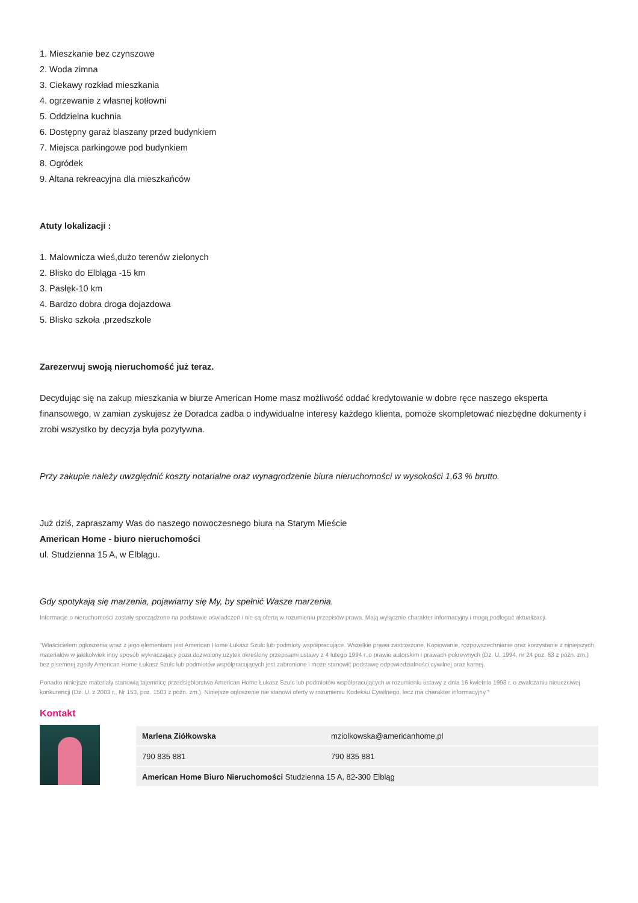1. Mieszkanie bez czynszowe
2. Woda zimna
3. Ciekawy rozkład mieszkania
4. ogrzewanie z własnej kotłowni
5. Oddzielna kuchnia
6. Dostępny garaż blaszany przed budynkiem
7. Miejsca parkingowe pod budynkiem
8. Ogródek
9. Altana rekreacyjna dla mieszkańców
Atuty lokalizacji :
1. Malownicza wieś,dużo terenów zielonych
2. Blisko do Elbląga -15 km
3. Pasłęk-10 km
4. Bardzo dobra droga dojazdowa
5. Blisko szkoła ,przedszkole
Zarezerwuj swoją nieruchomość już teraz.
Decydując się na zakup mieszkania w biurze American Home masz możliwość oddać kredytowanie w dobre ręce naszego eksperta finansowego, w zamian zyskujesz że Doradca zadba o indywidualne interesy każdego klienta, pomoże skompletować niezbędne dokumenty i zrobi wszystko by decyzja była pozytywna.
Przy zakupie należy uwzględnić koszty notarialne oraz wynagrodzenie biura nieruchomości w wysokości 1,63 % brutto.
Już dziś, zapraszamy Was do naszego nowoczesnego biura na Starym Mieście
American Home - biuro nieruchomości
ul. Studzienna 15 A, w Elblągu.
Gdy spotykają się marzenia, pojawiamy się My, by spełnić Wasze marzenia.
Informacje o nieruchomości zostały sporządzone na podstawie oświadczeń i nie są ofertą w rozumieniu przepisów prawa. Mają wyłącznie charakter informacyjny i mogą podlegać aktualizacji.
"Właścicielem ogłoszenia wraz z jego elementami jest American Home Łukasz Szulc lub podmioty współpracujące. Wszelkie prawa zastrzeżone. Kopiowanie, rozpowszechnianie oraz korzystanie z niniejszych materiałów w jakikolwiek inny sposób wykraczający poza dozwolony użytek określony przepisami ustawy z 4 lutego 1994 r. o prawie autorskim i prawach pokrewnych (Dz. U. 1994, nr 24 poz. 83 z późn. zm.) bez pisemnej zgody American Home Łukasz Szulc lub podmiotów współpracujących jest zabronione i może stanowić podstawę odpowiedzialności cywilnej oraz karnej.
Ponadto niniejsze materiały stanowią tajemnicę przedsiębiorstwa American Home Łukasz Szulc lub podmiotów współpracujących w rozumieniu ustawy z dnia 16 kwietnia 1993 r. o zwalczaniu nieuczciwej konkurencji (Dz. U. z 2003 r., Nr 153, poz. 1503 z późn. zm.). Niniejsze ogłoszenie nie stanowi oferty w rozumieniu Kodeksu Cywilnego, lecz ma charakter informacyjny."
Kontakt
| Marlena Ziółkowska | mziolkowska@americanhome.pl |
| 790 835 881 | 790 835 881 |
| American Home Biuro Nieruchomości Studzienna 15 A, 82-300 Elbląg | |